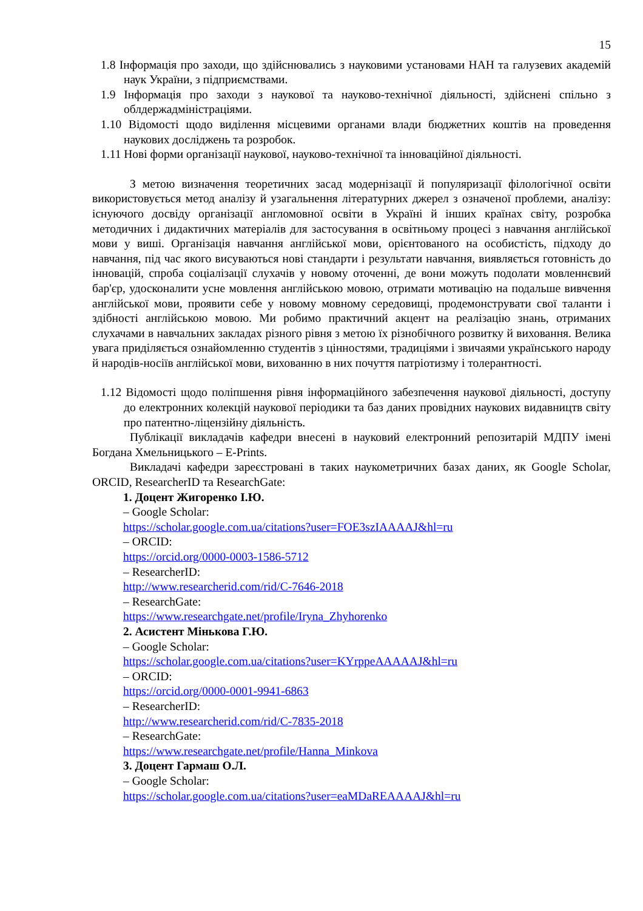15
1.8 Інформація про заходи, що здійснювались з науковими установами НАН та галузевих академій наук України, з підприємствами.
1.9 Інформація про заходи з наукової та науково-технічної діяльності, здійснені спільно з облдержадміністраціями.
1.10 Відомості щодо виділення місцевими органами влади бюджетних коштів на проведення наукових досліджень та розробок.
1.11 Нові форми організації наукової, науково-технічної та інноваційної діяльності.
З метою визначення теоретичних засад модернізації й популяризації філологічної освіти використовується метод аналізу й узагальнення літературних джерел з означеної проблеми, аналізу: існуючого досвіду організації англомовної освіти в Україні й інших країнах світу, розробка методичних і дидактичних матеріалів для застосування в освітньому процесі з навчання англійської мови у виші. Організація навчання англійської мови, орієнтованого на особистість, підходу до навчання, під час якого висуваються нові стандарти і результати навчання, виявляється готовність до інновацій, спроба соціалізації слухачів у новому оточенні, де вони можуть подолати мовленнєвий бар'єр, удосконалити усне мовлення англійською мовою, отримати мотивацію на подальше вивчення англійської мови, проявити себе у новому мовному середовищі, продемонструвати свої таланти і здібності англійською мовою. Ми робимо практичний акцент на реалізацію знань, отриманих слухачами в навчальних закладах різного рівня з метою їх різнобічного розвитку й виховання. Велика увага приділяється ознайомленню студентів з цінностями, традиціями і звичаями українського народу й народів-носіїв англійської мови, вихованню в них почуття патріотизму і толерантності.
1.12 Відомості щодо поліпшення рівня інформаційного забезпечення наукової діяльності, доступу до електронних колекцій наукової періодики та баз даних провідних наукових видавництв світу про патентно-ліцензійну діяльність.
Публікації викладачів кафедри внесені в науковий електронний репозитарій МДПУ імені Богдана Хмельницького – E-Prints.
Викладачі кафедри зареєстровані в таких наукометричних базах даних, як Google Scholar, ORCID, ResearcherID та ResearchGate:
1. Доцент Жигоренко І.Ю.
– Google Scholar:
https://scholar.google.com.ua/citations?user=FOE3szIAAAAJ&hl=ru
– ORCID:
https://orcid.org/0000-0003-1586-5712
– ResearcherID:
http://www.researcherid.com/rid/C-7646-2018
– ResearchGate:
https://www.researchgate.net/profile/Iryna_Zhyhorenko
2. Асистент Мінькова Г.Ю.
– Google Scholar:
https://scholar.google.com.ua/citations?user=KYrppeAAAAAJ&hl=ru
– ORCID:
https://orcid.org/0000-0001-9941-6863
– ResearcherID:
http://www.researcherid.com/rid/C-7835-2018
– ResearchGate:
https://www.researchgate.net/profile/Hanna_Minkova
3. Доцент Гармаш О.Л.
– Google Scholar:
https://scholar.google.com.ua/citations?user=eaMDaREAAAAJ&hl=ru